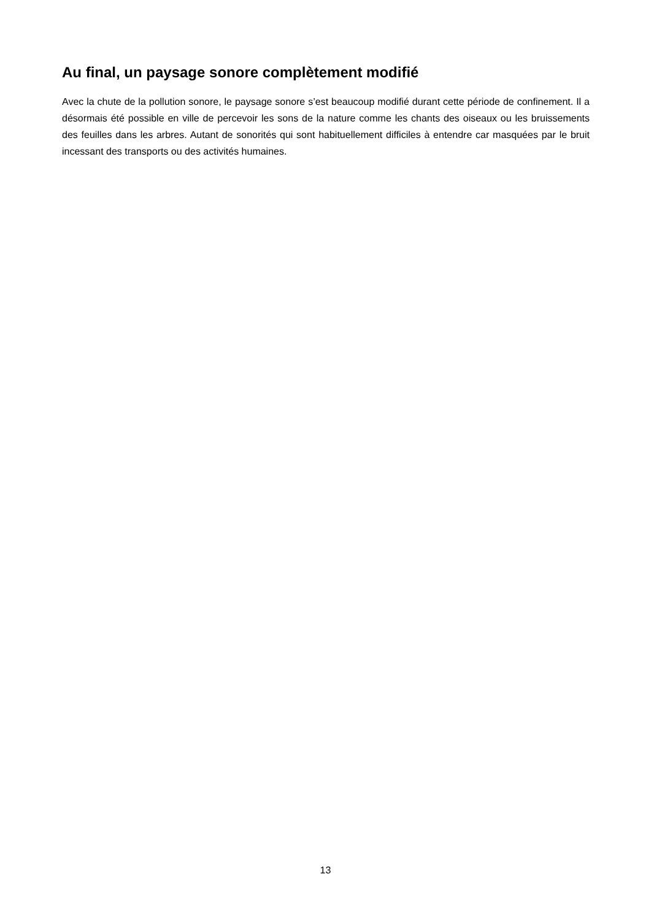Au final, un paysage sonore complètement modifié
Avec la chute de la pollution sonore, le paysage sonore s’est beaucoup modifié durant cette période de confinement. Il a désormais été possible en ville de percevoir les sons de la nature comme les chants des oiseaux ou les bruissements des feuilles dans les arbres. Autant de sonorités qui sont habituellement difficiles à entendre car masquées par le bruit incessant des transports ou des activités humaines.
13